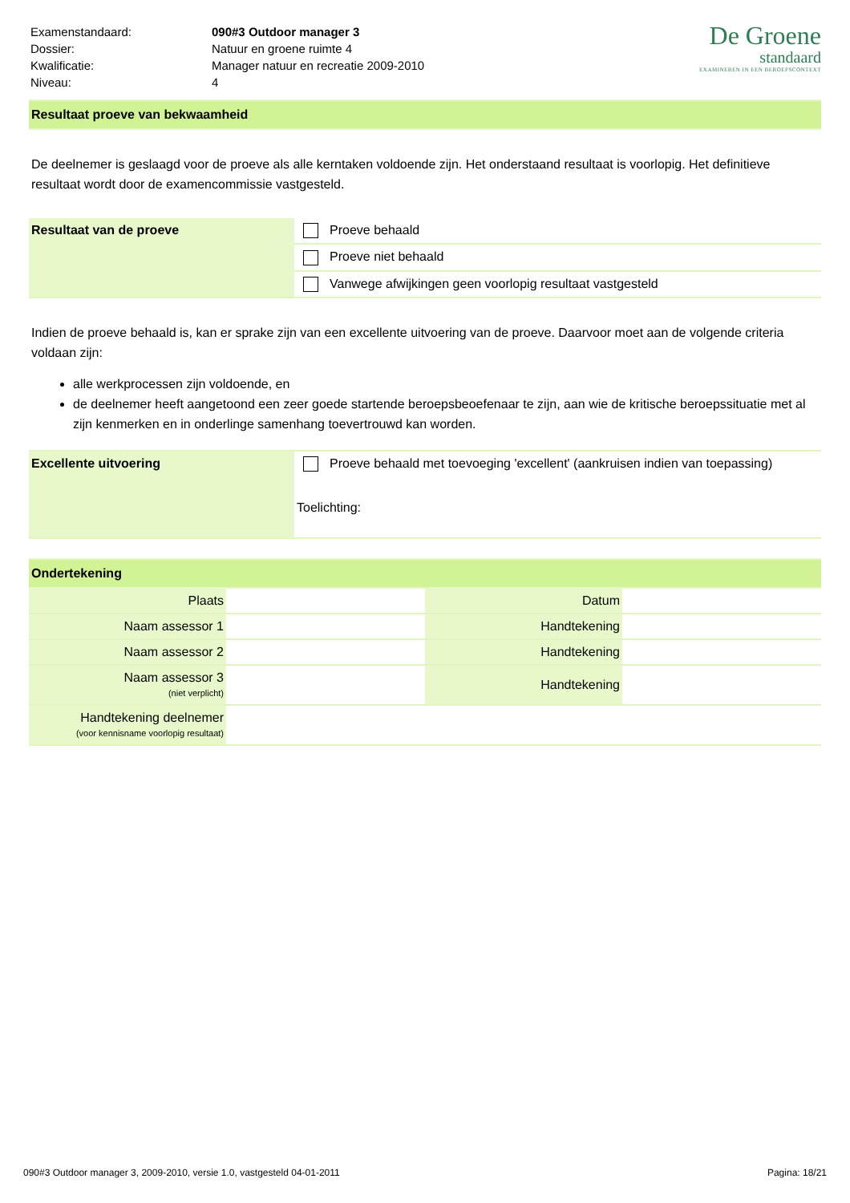| Examenstandaard: | 090#3 Outdoor manager 3 |
| Dossier: | Natuur en groene ruimte 4 |
| Kwalificatie: | Manager natuur en recreatie 2009-2010 |
| Niveau: | 4 |
De Groene
standaard
EXAMINEREN IN EEN BEROEPSCONTEXT
Resultaat proeve van bekwaamheid
De deelnemer is geslaagd voor de proeve als alle kerntaken voldoende zijn. Het onderstaand resultaat is voorlopig. Het definitieve resultaat wordt door de examencommissie vastgesteld.
| Resultaat van de proeve | Proeve behaald |
| | Proeve niet behaald |
| | Vanwege afwijkingen geen voorlopig resultaat vastgesteld |
Indien de proeve behaald is, kan er sprake zijn van een excellente uitvoering van de proeve. Daarvoor moet aan de volgende criteria voldaan zijn:
alle werkprocessen zijn voldoende, en
de deelnemer heeft aangetoond een zeer goede startende beroepsbeoefenaar te zijn, aan wie de kritische beroepssituatie met al zijn kenmerken en in onderlinge samenhang toevertrouwd kan worden.
| Excellente uitvoering | Proeve behaald met toevoeging 'excellent' (aankruisen indien van toepassing) Toelichting: |
Ondertekening
| Plaats | | Datum | |
| Naam assessor 1 | | Handtekening | |
| Naam assessor 2 | | Handtekening | |
| Naam assessor 3 (niet verplicht) | | Handtekening | |
| Handtekening deelnemer (voor kennisname voorlopig resultaat) | | | |
090#3 Outdoor manager 3, 2009-2010, versie 1.0, vastgesteld 04-01-2011 Pagina: 18/21